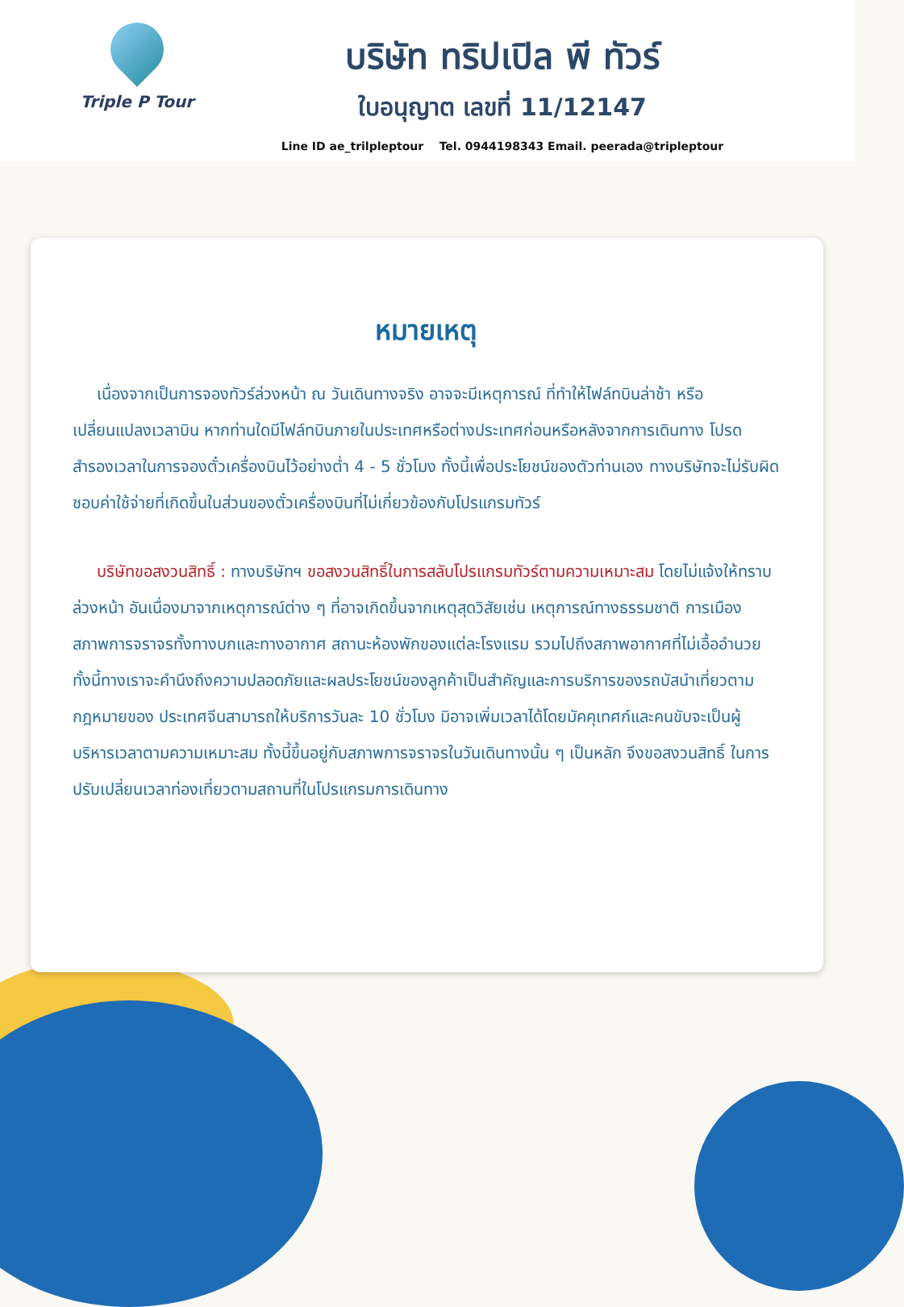Triple P Tour
บริษัท ทริปเปิล พี ทัวร์
ใบอนุญาต เลขที่ 11/12147
Line ID ae_trilpleptour Tel. 0944198343 Email. peerada@tripleptour
หมายเหตุ
เนื่องจากเป็นการจองทัวร์ล่วงหน้า ณ วันเดินทางจริง อาจจะมีเหตุการณ์ ที่ทำให้ไฟล์ทบินล่าช้า หรือเปลี่ยนแปลงเวลาบิน หากท่านใดมีไฟล์ทบินภายในประเทศหรือต่างประเทศก่อนหรือหลังจากการเดินทาง โปรดสำรองเวลาในการจองตั๋วเครื่องบินไว้อย่างต่ำ 4 - 5 ชั่วโมง ทั้งนี้เพื่อประโยชน์ของตัวท่านเอง ทางบริษัทจะไม่รับผิดชอบค่าใช้จ่ายที่เกิดขึ้นในส่วนของตั๋วเครื่องบินที่ไม่เกี่ยวข้องกับโปรแกรมทัวร์
บริษัทขอสงวนสิทธิ์ : ทางบริษัทฯ ขอสงวนสิทธิ์ในการสลับโปรแกรมทัวร์ตามความเหมาะสม โดยไม่แจ้งให้ทราบล่วงหน้า อันเนื่องมาจากเหตุการณ์ต่าง ๆ ที่อาจเกิดขึ้นจากเหตุสุดวิสัยเช่น เหตุการณ์ทางธรรมชาติ การเมือง สภาพการจราจรทั้งทางบกและทางอากาศ สถานะห้องพักของแต่ละโรงแรม รวมไปถึงสภาพอากาศที่ไม่เอื้ออำนวยทั้งนี้ทางเราจะคำนึงถึงความปลอดภัยและผลประโยชน์ของลูกค้าเป็นสำคัญและการบริการของรถบัสนำเที่ยวตามกฎหมายของ ประเทศจีนสามารถให้บริการวันละ 10 ชั่วโมง มิอาจเพิ่มเวลาได้โดยมัคคุเทศก์และคนขับจะเป็นผู้บริหารเวลาตามความเหมาะสม ทั้งนี้ขึ้นอยู่กับสภาพการจราจรในวันเดินทางนั้น ๆ เป็นหลัก จึงขอสงวนสิทธิ์ ในการปรับเปลี่ยนเวลาท่องเที่ยวตามสถานที่ในโปรแกรมการเดินทาง